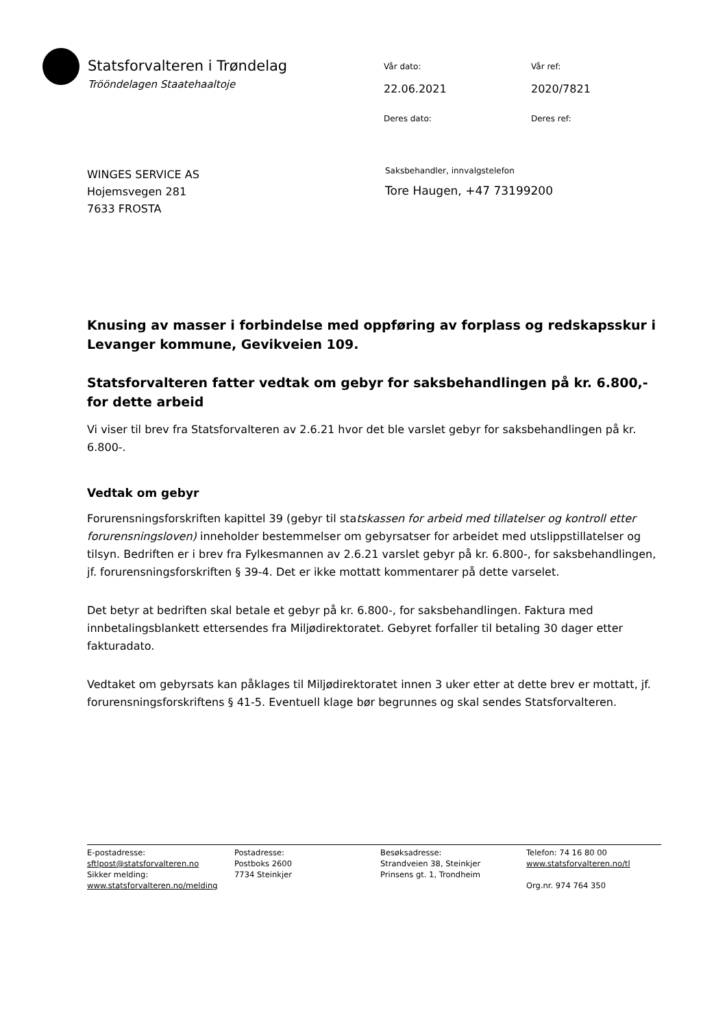Statsforvalteren i Trøndelag
Trööndelagen Staatehaaltoje
Vår dato:
Vår ref:
22.06.2021
2020/7821
Deres dato:
Deres ref:
WINGES SERVICE AS
Hojemsvegen 281
7633 FROSTA
Saksbehandler, innvalgstelefon
Tore Haugen, +47 73199200
Knusing av masser i forbindelse med oppføring av forplass og redskapsskur i Levanger kommune, Gevikveien 109.
Statsforvalteren fatter vedtak om gebyr for saksbehandlingen på kr. 6.800,- for dette arbeid
Vi viser til brev fra Statsforvalteren av 2.6.21 hvor det ble varslet gebyr for saksbehandlingen på kr. 6.800-.
Vedtak om gebyr
Forurensningsforskriften kapittel 39 (gebyr til statskassen for arbeid med tillatelser og kontroll etter forurensningsloven) inneholder bestemmelser om gebyrsatser for arbeidet med utslippstillatelser og tilsyn. Bedriften er i brev fra Fylkesmannen av 2.6.21 varslet gebyr på kr. 6.800-, for saksbehandlingen, jf. forurensningsforskriften § 39-4. Det er ikke mottatt kommentarer på dette varselet.
Det betyr at bedriften skal betale et gebyr på kr. 6.800-, for saksbehandlingen. Faktura med innbetalingsblankett ettersendes fra Miljødirektoratet. Gebyret forfaller til betaling 30 dager etter fakturadato.
Vedtaket om gebyrsats kan påklages til Miljødirektoratet innen 3 uker etter at dette brev er mottatt, jf. forurensningsforskriftens § 41-5. Eventuell klage bør begrunnes og skal sendes Statsforvalteren.
E-postadresse:
sftlpost@statsforvalteren.no
Sikker melding:
www.statsforvalteren.no/melding
Postadresse:
Postboks 2600
7734 Steinkjer
Besøksadresse:
Strandveien 38, Steinkjer
Prinsens gt. 1, Trondheim
Telefon: 74 16 80 00
www.statsforvalteren.no/tl
Org.nr. 974 764 350